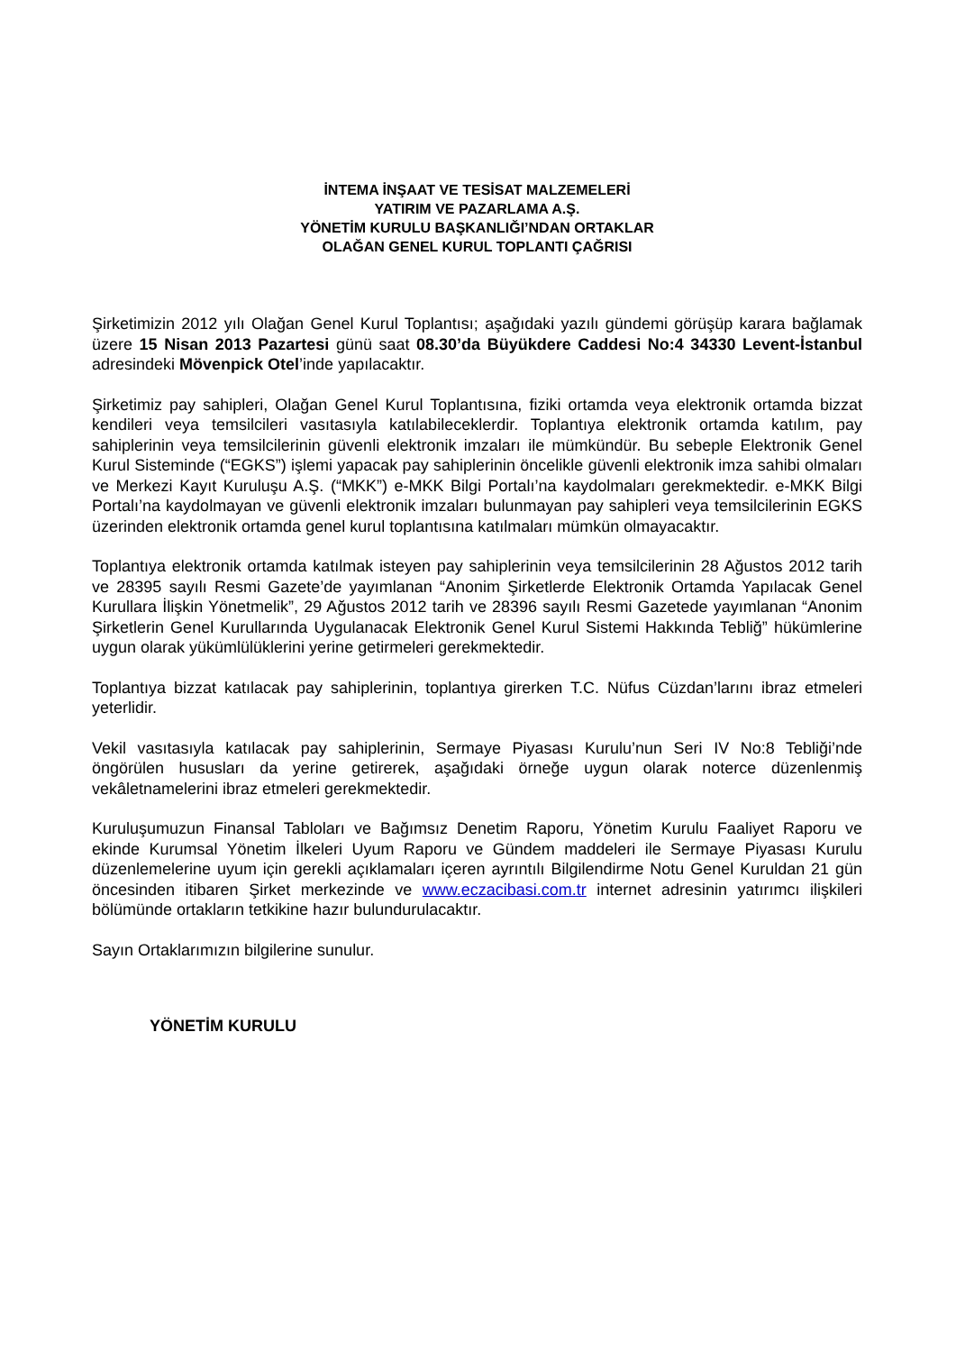İNTEMA İNŞAAT VE TESİSAT MALZEMELERİ
YATIRIM VE PAZARLAMA A.Ş.
YÖNETİM KURULU BAŞKANLIĞI’NDAN ORTAKLAR
OLAĞAN GENEL KURUL TOPLANTI ÇAĞRISI
Şirketimizin 2012 yılı Olağan Genel Kurul Toplantısı; aşağıdaki yazılı gündemi görüşüp karara bağlamak üzere 15 Nisan 2013 Pazartesi günü saat 08.30’da Büyükdere Caddesi No:4 34330 Levent-İstanbul adresindeki Mövenpick Otel’inde yapılacaktır.
Şirketimiz pay sahipleri, Olağan Genel Kurul Toplantısına, fiziki ortamda veya elektronik ortamda bizzat kendileri veya temsilcileri vasıtasıyla katılabileceklerdir. Toplantıya elektronik ortamda katılım, pay sahiplerinin veya temsilcilerinin güvenli elektronik imzaları ile mümkündür. Bu sebeple Elektronik Genel Kurul Sisteminde (“EGKS”) işlemi yapacak pay sahiplerinin öncelikle güvenli elektronik imza sahibi olmaları ve Merkezi Kayıt Kuruluşu A.Ş. (“MKK”) e-MKK Bilgi Portalı’na kaydolmaları gerekmektedir. e-MKK Bilgi Portalı’na kaydolmayan ve güvenli elektronik imzaları bulunmayan pay sahipleri veya temsilcilerinin EGKS üzerinden elektronik ortamda genel kurul toplantısına katılmaları mümkün olmayacaktır.
Toplantıya elektronik ortamda katılmak isteyen pay sahiplerinin veya temsilcilerinin 28 Ağustos 2012 tarih ve 28395 sayılı Resmi Gazete’de yayımlanan “Anonim Şirketlerde Elektronik Ortamda Yapılacak Genel Kurullara İlişkin Yönetmelik”, 29 Ağustos 2012 tarih ve 28396 sayılı Resmi Gazetede yayımlanan “Anonim Şirketlerin Genel Kurullarında Uygulanacak Elektronik Genel Kurul Sistemi Hakkında Tebliğ” hükümlerine uygun olarak yükümlülüklerini yerine getirmeleri gerekmektedir.
Toplantıya bizzat katılacak pay sahiplerinin, toplantıya girerken T.C. Nüfus Cüzdan’larını ibraz etmeleri yeterlidir.
Vekil vasıtasıyla katılacak pay sahiplerinin, Sermaye Piyasası Kurulu’nun Seri IV No:8 Tebliği’nde öngörülen hususları da yerine getirerek, aşağıdaki örneğe uygun olarak noterce düzenlenmiş vekâletnamelerini ibraz etmeleri gerekmektedir.
Kuruluşumuzun Finansal Tabloları ve Bağımsız Denetim Raporu, Yönetim Kurulu Faaliyet Raporu ve ekinde Kurumsal Yönetim İlkeleri Uyum Raporu ve Gündem maddeleri ile Sermaye Piyasası Kurulu düzenlemelerine uyum için gerekli açıklamaları içeren ayrıntılı Bilgilendirme Notu Genel Kuruldan 21 gün öncesinden itibaren Şirket merkezinde ve www.eczacibasi.com.tr internet adresinin yatırımcı ilişkileri bölümünde ortakların tetkikine hazır bulundurulacaktır.
Sayın Ortaklarımızın bilgilerine sunulur.
YÖNETİM KURULU